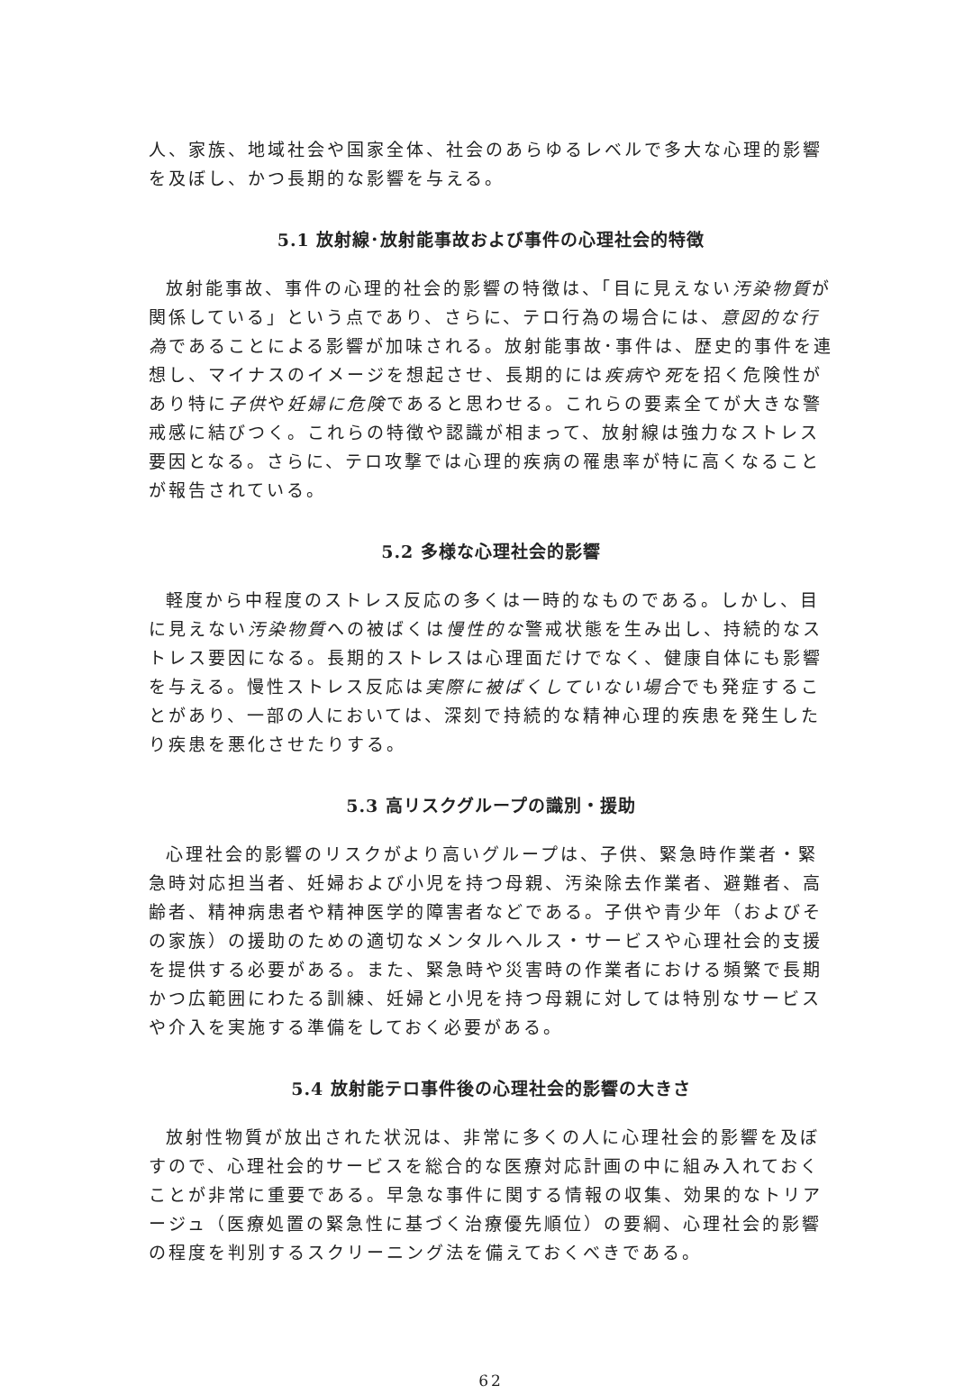人、家族、地域社会や国家全体、社会のあらゆるレベルで多大な心理的影響を及ぼし、かつ長期的な影響を与える。
5.1 放射線･放射能事故および事件の心理社会的特徴
放射能事故、事件の心理的社会的影響の特徴は、「目に見えない汚染物質が関係している」という点であり、さらに、テロ行為の場合には、意図的な行為であることによる影響が加味される。放射能事故･事件は、歴史的事件を連想し、マイナスのイメージを想起させ、長期的には疾病や死を招く危険性があり特に子供や妊婦に危険であると思わせる。これらの要素全てが大きな警戒感に結びつく。これらの特徴や認識が相まって、放射線は強力なストレス要因となる。さらに、テロ攻撃では心理的疾病の罹患率が特に高くなることが報告されている。
5.2 多様な心理社会的影響
軽度から中程度のストレス反応の多くは一時的なものである。しかし、目に見えない汚染物質への被ばくは慢性的な警戒状態を生み出し、持続的なストレス要因になる。長期的ストレスは心理面だけでなく、健康自体にも影響を与える。慢性ストレス反応は実際に被ばくしていない場合でも発症することがあり、一部の人においては、深刻で持続的な精神心理的疾患を発生したり疾患を悪化させたりする。
5.3 高リスクグループの識別・援助
心理社会的影響のリスクがより高いグループは、子供、緊急時作業者・緊急時対応担当者、妊婦および小児を持つ母親、汚染除去作業者、避難者、高齢者、精神病患者や精神医学的障害者などである。子供や青少年（およびその家族）の援助のための適切なメンタルヘルス・サービスや心理社会的支援を提供する必要がある。また、緊急時や災害時の作業者における頻繁で長期かつ広範囲にわたる訓練、妊婦と小児を持つ母親に対しては特別なサービスや介入を実施する準備をしておく必要がある。
5.4 放射能テロ事件後の心理社会的影響の大きさ
放射性物質が放出された状況は、非常に多くの人に心理社会的影響を及ぼすので、心理社会的サービスを総合的な医療対応計画の中に組み入れておくことが非常に重要である。早急な事件に関する情報の収集、効果的なトリアージュ（医療処置の緊急性に基づく治療優先順位）の要綱、心理社会的影響の程度を判別するスクリーニング法を備えておくべきである。
62